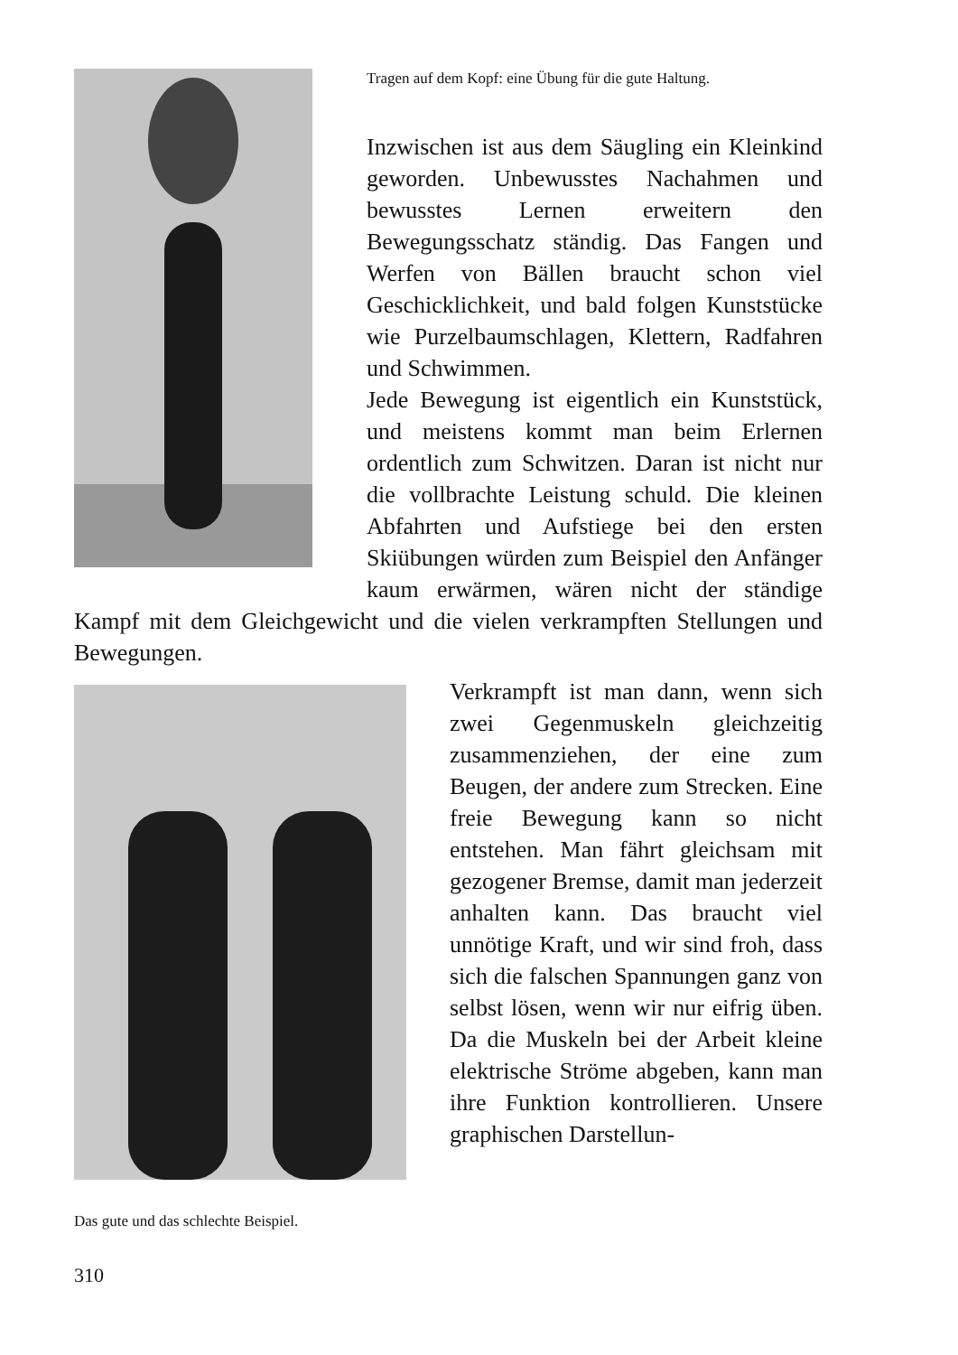Tragen auf dem Kopf: eine Übung für die gute Haltung.
Inzwischen ist aus dem Säugling ein Kleinkind geworden. Unbewusstes Nachahmen und bewusstes Lernen erweitern den Bewegungsschatz ständig. Das Fangen und Werfen von Bällen braucht schon viel Geschicklichkeit, und bald folgen Kunststücke wie Purzelbaumschlagen, Klettern, Radfahren und Schwimmen.
Jede Bewegung ist eigentlich ein Kunststück, und meistens kommt man beim Erlernen ordentlich zum Schwitzen. Daran ist nicht nur die vollbrachte Leistung schuld. Die kleinen Abfahrten und Aufstiege bei den ersten Skiübungen würden zum Beispiel den Anfänger kaum erwärmen, wären nicht der ständige Kampf mit dem Gleichgewicht und die vielen verkrampften Stellungen und Bewegungen.
Das gute und das schlechte Beispiel.
Verkrampft ist man dann, wenn sich zwei Gegenmuskeln gleichzeitig zusammenziehen, der eine zum Beugen, der andere zum Strecken. Eine freie Bewegung kann so nicht entstehen. Man fährt gleichsam mit gezogener Bremse, damit man jederzeit anhalten kann. Das braucht viel unnötige Kraft, und wir sind froh, dass sich die falschen Spannungen ganz von selbst lösen, wenn wir nur eifrig üben. Da die Muskeln bei der Arbeit kleine elektrische Ströme abgeben, kann man ihre Funktion kontrollieren. Unsere graphischen Darstellun-
310